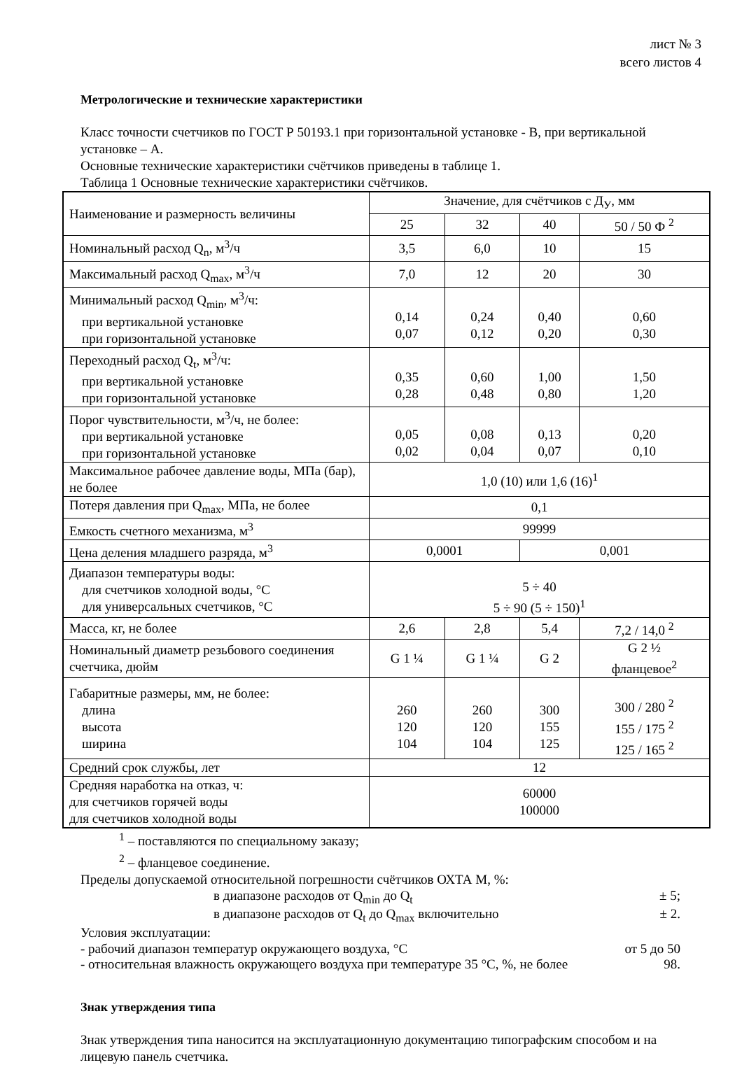лист № 3
всего листов 4
Метрологические и технические характеристики
Класс точности счетчиков по ГОСТ Р 50193.1 при горизонтальной установке - В, при вертикальной установке – А.
Основные технические характеристики счётчиков приведены в таблице 1.
Таблица 1 Основные технические характеристики счётчиков.
| Наименование и размерность величины | Значение, для счётчиков с Д<sub>У</sub>, мм | | | |
| | 25 | 32 | 40 | 50 / 50 Ф <sup>2</sup> |
| Номинальный расход Q<sub>n</sub>, м<sup>3</sup>/ч | 3,5 | 6,0 | 10 | 15 |
| Максимальный расход Q<sub>max</sub>, м<sup>3</sup>/ч | 7,0 | 12 | 20 | 30 |
| Минимальный расход Q<sub>min</sub>, м<sup>3</sup>/ч: при вертикальной установке при горизонтальной установке | 0,14 0,07 | 0,24 0,12 | 0,40 0,20 | 0,60 0,30 |
| Переходный расход Q<sub>t</sub>, м<sup>3</sup>/ч: при вертикальной установке при горизонтальной установке | 0,35 0,28 | 0,60 0,48 | 1,00 0,80 | 1,50 1,20 |
| Порог чувствительности, м<sup>3</sup>/ч, не более: при вертикальной установке при горизонтальной установке | 0,05 0,02 | 0,08 0,04 | 0,13 0,07 | 0,20 0,10 |
| Максимальное рабочее давление воды, МПа (бар), не более | 1,0 (10) или 1,6 (16)<sup>1</sup> | | | |
| Потеря давления при Q<sub>max</sub>, МПа, не более | 0,1 | | | |
| Емкость счетного механизма, м<sup>3</sup> | 99999 | | | |
| Цена деления младшего разряда, м<sup>3</sup> | 0,0001 | | 0,001 | |
| Диапазон температуры воды: для счетчиков холодной воды, °С для универсальных счетчиков, °С | 5 ÷ 40 5 ÷ 90 (5 ÷ 150)<sup>1</sup> | | | |
| Масса, кг, не более | 2,6 | 2,8 | 5,4 | 7,2 / 14,0 <sup>2</sup> |
| Номинальный диаметр резьбового соединения счетчика, дюйм | G 1 ¼ | G 1 ¼ | G 2 | G 2 ½ фланцевое<sup>2</sup> |
| Габаритные размеры, мм, не более: длина высота ширина | 260 120 104 | 260 120 104 | 300 155 125 | 300 / 280 <sup>2</sup> 155 / 175 <sup>2</sup> 125 / 165 <sup>2</sup> |
| Средний срок службы, лет | 12 | | | |
| Средняя наработка на отказ, ч: для счетчиков горячей воды для счетчиков холодной воды | 60000 100000 | | | |
<sup>1</sup> – поставляются по специальному заказу;
<sup>2</sup> – фланцевое соединение.
Пределы допускаемой относительной погрешности счётчиков ОХТА М, %:
в диапазоне расходов от Q<sub>min</sub> до Q<sub>t</sub> ± 5;
в диапазоне расходов от Q<sub>t</sub> до Q<sub>max</sub> включительно ± 2.
Условия эксплуатации:
- рабочий диапазон температур окружающего воздуха, °С от 5 до 50
- относительная влажность окружающего воздуха при температуре 35 °С, %, не более 98.
Знак утверждения типа
Знак утверждения типа наносится на эксплуатационную документацию типографским способом и на лицевую панель счетчика.